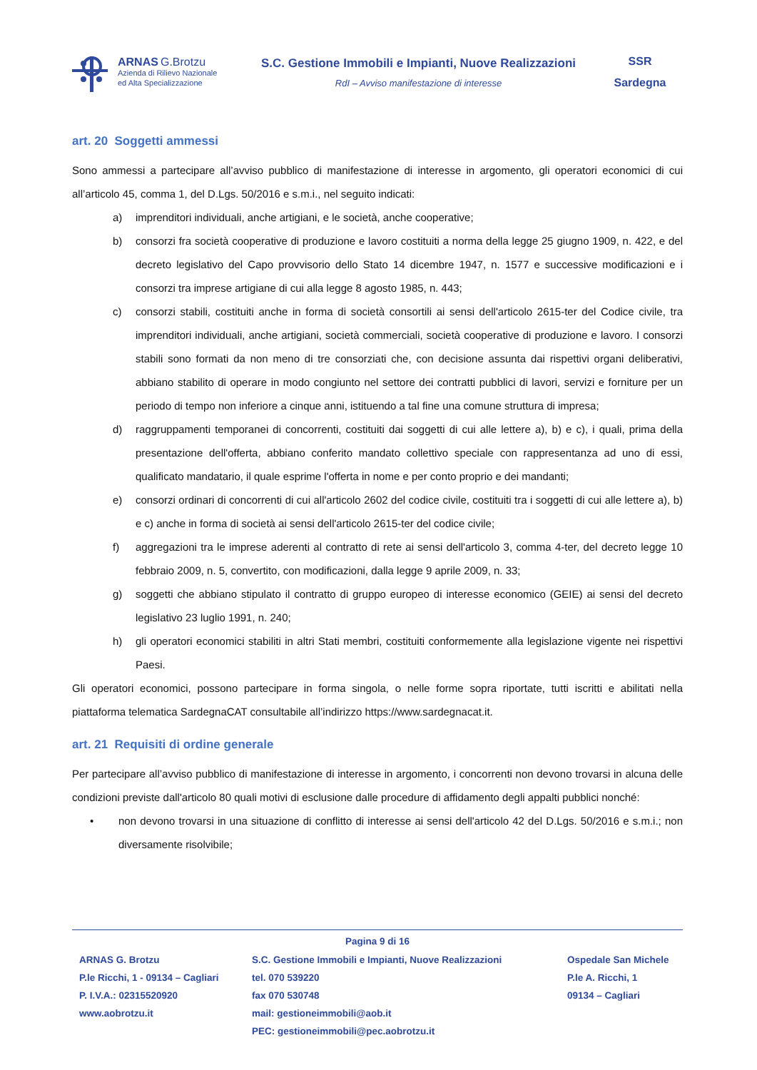ARNAS G.Brotzu
Azienda di Rilievo Nazionale
ed Alta Specializzazione
S.C. Gestione Immobili e Impianti, Nuove Realizzazioni
RdI – Avviso manifestazione di interesse
SSR
Sardegna
art. 20 Soggetti ammessi
Sono ammessi a partecipare all’avviso pubblico di manifestazione di interesse in argomento, gli operatori economici di cui all’articolo 45, comma 1, del D.Lgs. 50/2016 e s.m.i., nel seguito indicati:
a) imprenditori individuali, anche artigiani, e le società, anche cooperative;
b) consorzi fra società cooperative di produzione e lavoro costituiti a norma della legge 25 giugno 1909, n. 422, e del decreto legislativo del Capo provvisorio dello Stato 14 dicembre 1947, n. 1577 e successive modificazioni e i consorzi tra imprese artigiane di cui alla legge 8 agosto 1985, n. 443;
c) consorzi stabili, costituiti anche in forma di società consortili ai sensi dell'articolo 2615-ter del Codice civile, tra imprenditori individuali, anche artigiani, società commerciali, società cooperative di produzione e lavoro. I consorzi stabili sono formati da non meno di tre consorziati che, con decisione assunta dai rispettivi organi deliberativi, abbiano stabilito di operare in modo congiunto nel settore dei contratti pubblici di lavori, servizi e forniture per un periodo di tempo non inferiore a cinque anni, istituendo a tal fine una comune struttura di impresa;
d) raggruppamenti temporanei di concorrenti, costituiti dai soggetti di cui alle lettere a), b) e c), i quali, prima della presentazione dell'offerta, abbiano conferito mandato collettivo speciale con rappresentanza ad uno di essi, qualificato mandatario, il quale esprime l'offerta in nome e per conto proprio e dei mandanti;
e) consorzi ordinari di concorrenti di cui all'articolo 2602 del codice civile, costituiti tra i soggetti di cui alle lettere a), b) e c) anche in forma di società ai sensi dell'articolo 2615-ter del codice civile;
f) aggregazioni tra le imprese aderenti al contratto di rete ai sensi dell'articolo 3, comma 4-ter, del decreto legge 10 febbraio 2009, n. 5, convertito, con modificazioni, dalla legge 9 aprile 2009, n. 33;
g) soggetti che abbiano stipulato il contratto di gruppo europeo di interesse economico (GEIE) ai sensi del decreto legislativo 23 luglio 1991, n. 240;
h) gli operatori economici stabiliti in altri Stati membri, costituiti conformemente alla legislazione vigente nei rispettivi Paesi.
Gli operatori economici, possono partecipare in forma singola, o nelle forme sopra riportate, tutti iscritti e abilitati nella piattaforma telematica SardegnaCAT consultabile all’indirizzo https://www.sardegnacat.it.
art. 21 Requisiti di ordine generale
Per partecipare all’avviso pubblico di manifestazione di interesse in argomento, i concorrenti non devono trovarsi in alcuna delle condizioni previste dall'articolo 80 quali motivi di esclusione dalle procedure di affidamento degli appalti pubblici nonché:
• non devono trovarsi in una situazione di conflitto di interesse ai sensi dell'articolo 42 del D.Lgs. 50/2016 e s.m.i.; non diversamente risolvibile;
Pagina 9 di 16
ARNAS G. Brotzu
P.le Ricchi, 1 - 09134 – Cagliari
P. I.V.A.: 02315520920
www.aobrotzu.it
S.C. Gestione Immobili e Impianti, Nuove Realizzazioni
tel. 070 539220
fax 070 530748
mail: gestioneimmobili@aob.it
PEC: gestioneimmobili@pec.aobrotzu.it
Ospedale San Michele
P.le A. Ricchi, 1
09134 – Cagliari